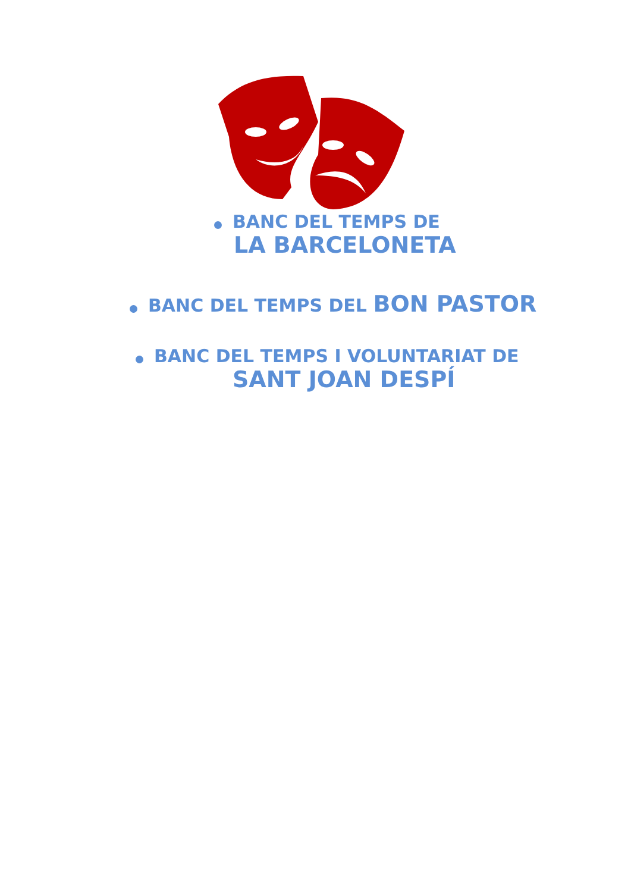BANC DEL TEMPS DE
LA BARCELONETA
BANC DEL TEMPS DEL BON PASTOR
BANC DEL TEMPS I VOLUNTARIAT DE
SANT JOAN DESPÍ